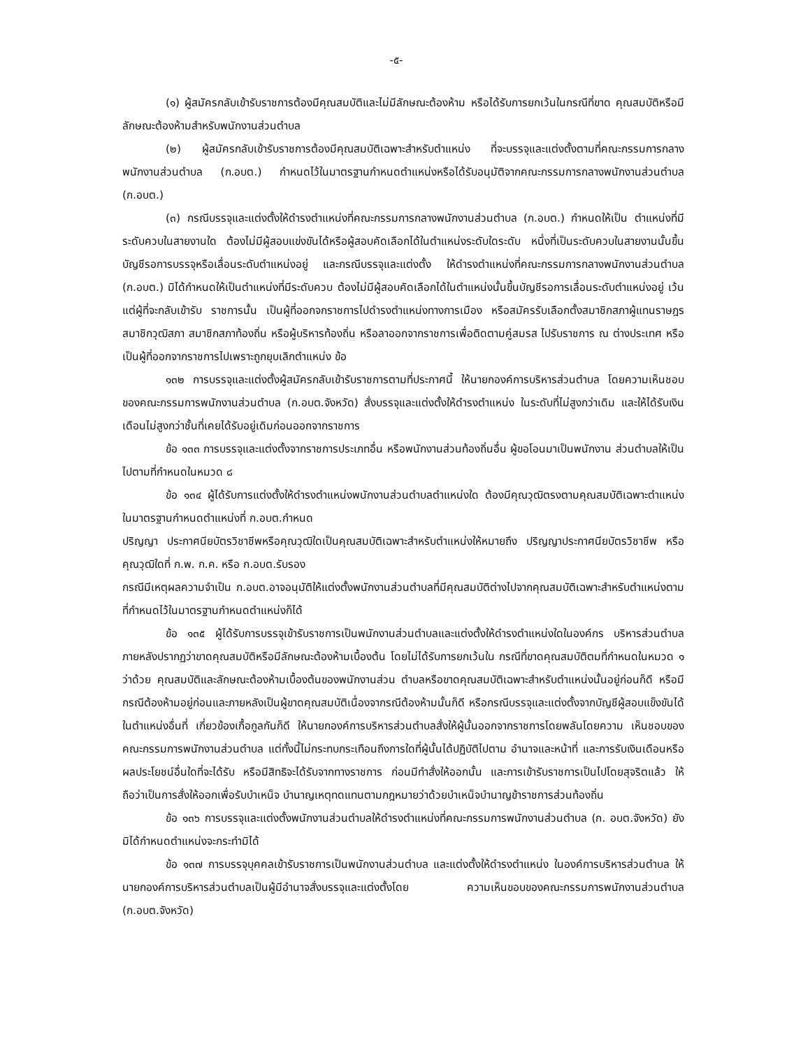-๕-
(๑) ผู้สมัครกลับเข้ารับราชการต้องมีคุณสมบัติและไม่มีลักษณะต้องห้าม หรือได้รับการยกเว้นในกรณีที่ขาด คุณสมบัติหรือมีลักษณะต้องห้ามสำหรับพนักงานส่วนตำบล
(๒) ผู้สมัครกลับเข้ารับราชการต้องมีคุณสมบัติเฉพาะสำหรับตำแหน่ง ที่จะบรรจุและแต่งตั้งตามที่คณะกรรมการกลางพนักงานส่วนตำบล (ก.อบต.) กำหนดไว้ในมาตรฐานกำหนดตำแหน่งหรือได้รับอนุมัติจากคณะกรรมการกลางพนักงานส่วนตำบล (ก.อบต.)
(๓) กรณีบรรจุและแต่งตั้งให้ดำรงตำแหน่งที่คณะกรรมการกลางพนักงานส่วนตำบล (ก.อบต.) กำหนดให้เป็น ตำแหน่งที่มีระดับควบในสายงานใด ต้องไม่มีผู้สอบแข่งขันได้หรือผู้สอบคัดเลือกได้ในตำแหน่งระดับใดระดับ หนึ่งที่เป็นระดับควบในสายงานนั้นขึ้นบัญชีรอการบรรจุหรือเลื่อนระดับตำแหน่งอยู่ และกรณีบรรจุและแต่งตั้ง ให้ดำรงตำแหน่งที่คณะกรรมการกลางพนักงานส่วนตำบล (ก.อบต.) มิได้กำหนดให้เป็นตำแหน่งที่มีระดับควบ ต้องไม่มีผู้สอบคัดเลือกได้ในตำแหน่งนั้นขึ้นบัญชีรอการเลื่อนระดับตำแหน่งอยู่ เว้นแต่ผู้ที่จะกลับเข้ารับ ราชการนั้น เป็นผู้ที่ออกจกราชการไปดำรงตำแหน่งทางการเมือง หรือสมัครรับเลือกตั้งสมาชิกสภาผู้แทนราษฎร สมาชิกวุฒิสภา สมาชิกสภาท้องถิ่น หรือผู้บริหารท้องถิ่น หรือลาออกจากราชการเพื่อติดตามคู่สมรส ไปรับราชการ ณ ต่างประเทศ หรือเป็นผู้ที่ออกจากราชการไปเพราะถูกยุบเลิกตำแหน่ง ข้อ
๑๓๒ การบรรจุและแต่งตั้งผู้สมัครกลับเข้ารับราชการตามที่ประกาศนี้ ให้นายกองค์การบริหารส่วนตำบล โดยความเห็นชอบของคณะกรรมการพนักงานส่วนตำบล (ก.อบต.จังหวัด) สั่งบรรจุและแต่งตั้งให้ดำรงตำแหน่ง ในระดับที่ไม่สูงกว่าเดิม และให้ได้รับเงินเดือนไม่สูงกว่าชั้นที่เคยได้รับอยู่เดิมก่อนออกจากราชการ
ข้อ ๑๓๓ การบรรจุและแต่งตั้งจากราชการประเภทอื่น หรือพนักงานส่วนท้องถิ่นอื่น ผู้ขอโอนมาเป็นพนักงาน ส่วนตำบลให้เป็นไปตามที่กำหนดในหมวด ๘
ข้อ ๑๓๔ ผู้ได้รับการแต่งตั้งให้ดำรงตำแหน่งพนักงานส่วนตำบลตำแหน่งใด ต้องมีคุณวุฒิตรงตามคุณสมบัติเฉพาะตำแหน่งในมาตรฐานกำหนดตำแหน่งที่ ก.อบต.กำหนด
ปริญญา ประกาศนียบัตรวิชาชีพหรือคุณวุฒิใดเป็นคุณสมบัติเฉพาะสำหรับตำแหน่งให้หมายถึง ปริญญาประกาศนียบัตรวิชาชีพ หรือคุณวุฒิใดที่ ก.พ. ก.ค. หรือ ก.อบต.รับรอง
กรณีมีเหตุผลความจำเป็น ก.อบต.อาจอนุมัติให้แต่งตั้งพนักงานส่วนตำบลที่มีคุณสมบัติต่างไปจากคุณสมบัติเฉพาะสำหรับตำแหน่งตามที่กำหนดไว้ในมาตรฐานกำหนดตำแหน่งก็ได้
ข้อ ๑๓๕ ผู้ได้รับการบรรจุเข้ารับราชการเป็นพนักงานส่วนตำบลและแต่งตั้งให้ดำรงตำแหน่งใดในองค์กร บริหารส่วนตำบล ภายหลังปรากฏว่าขาดคุณสมบัติหรือมีลักษณะต้องห้ามเบื้องต้น โดยไม่ได้รับการยกเว้นใน กรณีที่ขาดคุณสมบัติตมที่กำหนดในหมวด ๑ ว่าด้วย คุณสมบัติและลักษณะต้องห้ามเบื้องต้นของพนักงานส่วน ตำบลหรือขาดคุณสมบัติเฉพาะสำหรับตำแหน่งนั้นอยู่ก่อนก็ดี หรือมีกรณีต้องห้ามอยู่ก่อนและภายหลังเป็นผู้ขาดคุณสมบัติเนื่องจากรณีต้องห้ามนั้นก็ดี หรือกรณีบรรจุและแต่งตั้งจากบัญชีผู้สอบแข็งขันได้ในตำแหน่งอื่นที่ เกี่ยวข้องเกื้อกูลกันก็ดี ให้นายกองค์การบริหารส่วนตำบลสั่งให้ผู้นั้นออกจากราชการโดยพลันโดยความ เห็นชอบของคณะกรรมการพนักงานส่วนตำบล แต่ทั้งนี้ไม่กระทบกระเทือนถึงการใดที่ผู้นั้นได้ปฏิบัติไปตาม อำนาจและหน้าที่ และการรับเงินเดือนหรือผลประโยชน์อื่นใดที่จะได้รับ หรือมีสิทธิจะได้รับจากทางราชการ ก่อนมีทำสั่งให้ออกนั้น และการเข้ารับราชการเป็นไปโดยสุจริตแล้ว ให้ถือว่าเป็นการสั่งให้ออกเพื่อรับบำเหน็จ บำนาญเหตุทดแทนตามกฎหมายว่าด้วยบำเหน็จบำนาญข้าราชการส่วนท้องถิ่น
ข้อ ๑๓๖ การบรรจุและแต่งตั้งพนักงานส่วนตำบลให้ดำรงตำแหน่งที่คณะกรรมการพนักงานส่วนตำบล (ก. อบต.จังหวัด) ยังมิได้กำหนดตำแหน่งจะกระทำมิได้
ข้อ ๑๓๗ การบรรจุบุคคลเข้ารับราชการเป็นพนักงานส่วนตำบล และแต่งตั้งให้ดำรงตำแหน่ง ในองค์การบริหารส่วนตำบล ให้นายกองค์การบริหารส่วนตำบลเป็นผู้มีอำนาจสั่งบรรจุและแต่งตั้งโดย ความเห็นขอบของคณะกรรมการพนักงานส่วนตำบล (ก.อบต.จังหวัด)